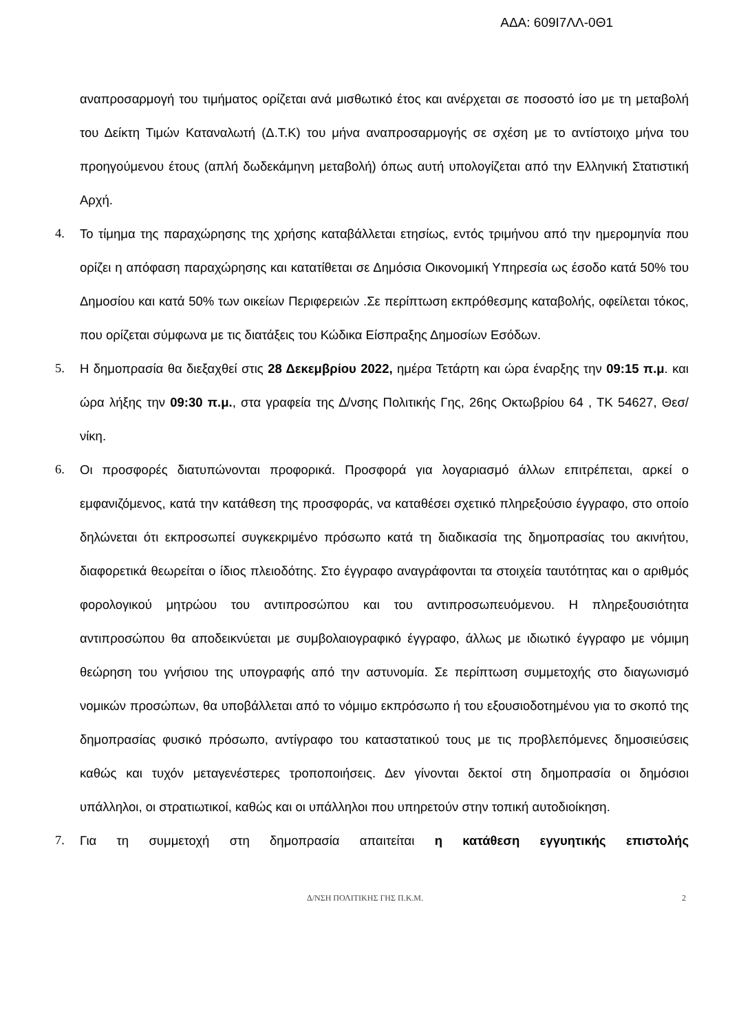ΑΔΑ: 609Ι7ΛΛ-0Θ1
αναπροσαρμογή του τιμήματος ορίζεται ανά μισθωτικό έτος και ανέρχεται σε ποσοστό ίσο με τη μεταβολή του Δείκτη Τιμών Καταναλωτή (Δ.Τ.Κ) του μήνα αναπροσαρμογής σε σχέση με το αντίστοιχο μήνα του προηγούμενου έτους (απλή δωδεκάμηνη μεταβολή) όπως αυτή υπολογίζεται από την Ελληνική Στατιστική Αρχή.
4. Το τίμημα της παραχώρησης της χρήσης καταβάλλεται ετησίως, εντός τριμήνου από την ημερομηνία που ορίζει η απόφαση παραχώρησης και κατατίθεται σε Δημόσια Οικονομική Υπηρεσία ως έσοδο κατά 50% του Δημοσίου και κατά 50% των οικείων Περιφερειών .Σε περίπτωση εκπρόθεσμης καταβολής, οφείλεται τόκος, που ορίζεται σύμφωνα με τις διατάξεις του Κώδικα Είσπραξης Δημοσίων Εσόδων.
5. Η δημοπρασία θα διεξαχθεί στις 28 Δεκεμβρίου 2022, ημέρα Τετάρτη και ώρα έναρξης την 09:15 π.μ. και ώρα λήξης την 09:30 π.μ., στα γραφεία της Δ/νσης Πολιτικής Γης, 26ης Οκτωβρίου 64 , ΤΚ 54627, Θεσ/νίκη.
6. Οι προσφορές διατυπώνονται προφορικά. Προσφορά για λογαριασμό άλλων επιτρέπεται, αρκεί ο εμφανιζόμενος, κατά την κατάθεση της προσφοράς, να καταθέσει σχετικό πληρεξούσιο έγγραφο, στο οποίο δηλώνεται ότι εκπροσωπεί συγκεκριμένο πρόσωπο κατά τη διαδικασία της δημοπρασίας του ακινήτου, διαφορετικά θεωρείται ο ίδιος πλειοδότης. Στο έγγραφο αναγράφονται τα στοιχεία ταυτότητας και ο αριθμός φορολογικού μητρώου του αντιπροσώπου και του αντιπροσωπευόμενου. Η πληρεξουσιότητα αντιπροσώπου θα αποδεικνύεται με συμβολαιογραφικό έγγραφο, άλλως με ιδιωτικό έγγραφο με νόμιμη θεώρηση του γνήσιου της υπογραφής από την αστυνομία. Σε περίπτωση συμμετοχής στο διαγωνισμό νομικών προσώπων, θα υποβάλλεται από το νόμιμο εκπρόσωπο ή του εξουσιοδοτημένου για το σκοπό της δημοπρασίας φυσικό πρόσωπο, αντίγραφο του καταστατικού τους με τις προβλεπόμενες δημοσιεύσεις καθώς και τυχόν μεταγενέστερες τροποποιήσεις. Δεν γίνονται δεκτοί στη δημοπρασία οι δημόσιοι υπάλληλοι, οι στρατιωτικοί, καθώς και οι υπάλληλοι που υπηρετούν στην τοπική αυτοδιοίκηση.
7. Για τη συμμετοχή στη δημοπρασία απαιτείται η κατάθεση εγγυητικής επιστολής
Δ/ΝΣΗ ΠΟΛΙΤΙΚΗΣ ΓΗΣ Π.Κ.Μ. 2